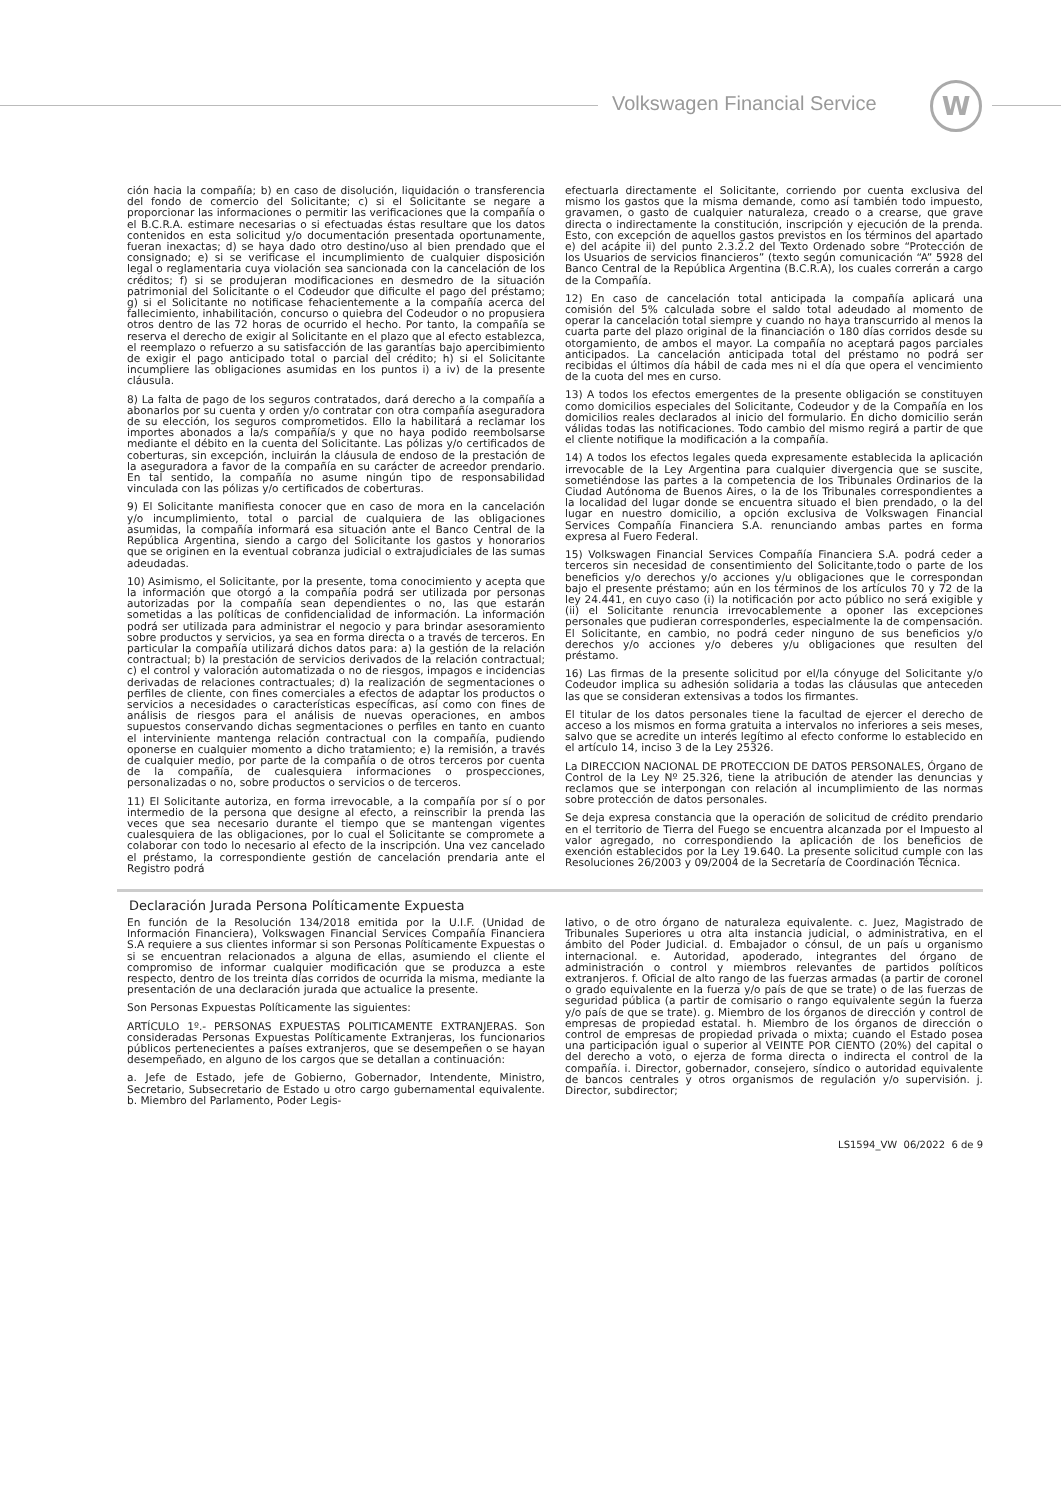Volkswagen Financial Service W
ción hacia la compañía; b) en caso de disolución, liquidación o transferencia del fondo de comercio del Solicitante; c) si el Solicitante se negare a proporcionar las informaciones o permitir las verificaciones que la compañía o el B.C.R.A. estimare necesarias o si efectuadas éstas resultare que los datos contenidos en esta solicitud y/o documentación presentada oportunamente, fueran inexactas; d) se haya dado otro destino/uso al bien prendado que el consignado; e) si se verificase el incumplimiento de cualquier disposición legal o reglamentaria cuya violación sea sancionada con la cancelación de los créditos; f) si se produjeran modificaciones en desmedro de la situación patrimonial del Solicitante o el Codeudor que dificulte el pago del préstamo; g) si el Solicitante no notificase fehacientemente a la compañía acerca del fallecimiento, inhabilitación, concurso o quiebra del Codeudor o no propusiera otros dentro de las 72 horas de ocurrido el hecho. Por tanto, la compañía se reserva el derecho de exigir al Solicitante en el plazo que al efecto establezca, el reemplazo o refuerzo a su satisfacción de las garantías bajo apercibimiento de exigir el pago anticipado total o parcial del crédito; h) si el Solicitante incumpliere las obligaciones asumidas en los puntos i) a iv) de la presente cláusula.
8) La falta de pago de los seguros contratados, dará derecho a la compañía a abonarlos por su cuenta y orden y/o contratar con otra compañía aseguradora de su elección, los seguros comprometidos. Ello la habilitará a reclamar los importes abonados a la/s compañía/s y que no haya podido reembolsarse mediante el débito en la cuenta del Solicitante. Las pólizas y/o certificados de coberturas, sin excepción, incluirán la cláusula de endoso de la prestación de la aseguradora a favor de la compañía en su carácter de acreedor prendario. En tal sentido, la compañía no asume ningún tipo de responsabilidad vinculada con las pólizas y/o certificados de coberturas.
9) El Solicitante manifiesta conocer que en caso de mora en la cancelación y/o incumplimiento, total o parcial de cualquiera de las obligaciones asumidas, la compañía informará esa situación ante el Banco Central de la República Argentina, siendo a cargo del Solicitante los gastos y honorarios que se originen en la eventual cobranza judicial o extrajudiciales de las sumas adeudadas.
10) Asimismo, el Solicitante, por la presente, toma conocimiento y acepta que la información que otorgó a la compañía podrá ser utilizada por personas autorizadas por la compañía sean dependientes o no, las que estarán sometidas a las políticas de confidencialidad de información. La información podrá ser utilizada para administrar el negocio y para brindar asesoramiento sobre productos y servicios, ya sea en forma directa o a través de terceros. En particular la compañía utilizará dichos datos para: a) la gestión de la relación contractual; b) la prestación de servicios derivados de la relación contractual; c) el control y valoración automatizada o no de riesgos, impagos e incidencias derivadas de relaciones contractuales; d) la realización de segmentaciones o perfiles de cliente, con fines comerciales a efectos de adaptar los productos o servicios a necesidades o características específicas, así como con fines de análisis de riesgos para el análisis de nuevas operaciones, en ambos supuestos conservando dichas segmentaciones o perfiles en tanto en cuanto el interviniente mantenga relación contractual con la compañía, pudiendo oponerse en cualquier momento a dicho tratamiento; e) la remisión, a través de cualquier medio, por parte de la compañía o de otros terceros por cuenta de la compañía, de cualesquiera informaciones o prospecciones, personalizadas o no, sobre productos o servicios o de terceros.
11) El Solicitante autoriza, en forma irrevocable, a la compañía por sí o por intermedio de la persona que designe al efecto, a reinscribir la prenda las veces que sea necesario durante el tiempo que se mantengan vigentes cualesquiera de las obligaciones, por lo cual el Solicitante se compromete a colaborar con todo lo necesario al efecto de la inscripción. Una vez cancelado el préstamo, la correspondiente gestión de cancelación prendaria ante el Registro podrá
efectuarla directamente el Solicitante, corriendo por cuenta exclusiva del mismo los gastos que la misma demande, como así también todo impuesto, gravamen, o gasto de cualquier naturaleza, creado o a crearse, que grave directa o indirectamente la constitución, inscripción y ejecución de la prenda. Esto, con excepción de aquellos gastos previstos en los términos del apartado e) del acápite ii) del punto 2.3.2.2 del Texto Ordenado sobre “Protección de los Usuarios de servicios financieros” (texto según comunicación “A” 5928 del Banco Central de la República Argentina (B.C.R.A), los cuales correrán a cargo de la Compañía.
12) En caso de cancelación total anticipada la compañía aplicará una comisión del 5% calculada sobre el saldo total adeudado al momento de operar la cancelación total siempre y cuando no haya transcurrido al menos la cuarta parte del plazo original de la financiación o 180 días corridos desde su otorgamiento, de ambos el mayor. La compañía no aceptará pagos parciales anticipados. La cancelación anticipada total del préstamo no podrá ser recibidas el últimos día hábil de cada mes ni el día que opera el vencimiento de la cuota del mes en curso.
13) A todos los efectos emergentes de la presente obligación se constituyen como domicilios especiales del Solicitante, Codeudor y de la Compañía en los domicilios reales declarados al inicio del formulario. En dicho domicilio serán válidas todas las notificaciones. Todo cambio del mismo regirá a partir de que el cliente notifique la modificación a la compañía.
14) A todos los efectos legales queda expresamente establecida la aplicación irrevocable de la Ley Argentina para cualquier divergencia que se suscite, sometiéndose las partes a la competencia de los Tribunales Ordinarios de la Ciudad Autónoma de Buenos Aires, o la de los Tribunales correspondientes a la localidad del lugar donde se encuentra situado el bien prendado, o la del lugar en nuestro domicilio, a opción exclusiva de Volkswagen Financial Services Compañía Financiera S.A. renunciando ambas partes en forma expresa al Fuero Federal.
15) Volkswagen Financial Services Compañía Financiera S.A. podrá ceder a terceros sin necesidad de consentimiento del Solicitante,todo o parte de los beneficios y/o derechos y/o acciones y/u obligaciones que le correspondan bajo el presente préstamo; aún en los términos de los artículos 70 y 72 de la ley 24.441, en cuyo caso (i) la notificación por acto público no será exigible y (ii) el Solicitante renuncia irrevocablemente a oponer las excepciones personales que pudieran corresponderles, especialmente la de compensación. El Solicitante, en cambio, no podrá ceder ninguno de sus beneficios y/o derechos y/o acciones y/o deberes y/u obligaciones que resulten del préstamo.
16) Las firmas de la presente solicitud por el/la cónyuge del Solicitante y/o Codeudor implica su adhesión solidaria a todas las cláusulas que anteceden las que se consideran extensivas a todos los firmantes.
El titular de los datos personales tiene la facultad de ejercer el derecho de acceso a los mismos en forma gratuita a intervalos no inferiores a seis meses, salvo que se acredite un interés legítimo al efecto conforme lo establecido en el artículo 14, inciso 3 de la Ley 25326.
La DIRECCION NACIONAL DE PROTECCION DE DATOS PERSONALES, Órgano de Control de la Ley Nº 25.326, tiene la atribución de atender las denuncias y reclamos que se interpongan con relación al incumplimiento de las normas sobre protección de datos personales.
Se deja expresa constancia que la operación de solicitud de crédito prendario en el territorio de Tierra del Fuego se encuentra alcanzada por el Impuesto al valor agregado, no correspondiendo la aplicación de los beneficios de exención establecidos por la Ley 19.640. La presente solicitud cumple con las Resoluciones 26/2003 y 09/2004 de la Secretaría de Coordinación Técnica.
Declaración Jurada Persona Políticamente Expuesta
En función de la Resolución 134/2018 emitida por la U.I.F. (Unidad de Información Financiera), Volkswagen Financial Services Compañía Financiera S.A requiere a sus clientes informar si son Personas Políticamente Expuestas o si se encuentran relacionados a alguna de ellas, asumiendo el cliente el compromiso de informar cualquier modificación que se produzca a este respecto, dentro de los treinta días corridos de ocurrida la misma, mediante la presentación de una declaración jurada que actualice la presente.
Son Personas Expuestas Políticamente las siguientes:
ARTÍCULO 1º.- PERSONAS EXPUESTAS POLITICAMENTE EXTRANJERAS. Son consideradas Personas Expuestas Políticamente Extranjeras, los funcionarios públicos pertenecientes a países extranjeros, que se desempeñen o se hayan desempeñado, en alguno de los cargos que se detallan a continuación:
a. Jefe de Estado, jefe de Gobierno, Gobernador, Intendente, Ministro, Secretario, Subsecretario de Estado u otro cargo gubernamental equivalente. b. Miembro del Parlamento, Poder Legis-
lativo, o de otro órgano de naturaleza equivalente. c. Juez, Magistrado de Tribunales Superiores u otra alta instancia judicial, o administrativa, en el ámbito del Poder Judicial. d. Embajador o cónsul, de un país u organismo internacional. e. Autoridad, apoderado, integrantes del órgano de administración o control y miembros relevantes de partidos políticos extranjeros. f. Oficial de alto rango de las fuerzas armadas (a partir de coronel o grado equivalente en la fuerza y/o país de que se trate) o de las fuerzas de seguridad pública (a partir de comisario o rango equivalente según la fuerza y/o país de que se trate). g. Miembro de los órganos de dirección y control de empresas de propiedad estatal. h. Miembro de los órganos de dirección o control de empresas de propiedad privada o mixta; cuando el Estado posea una participación igual o superior al VEINTE POR CIENTO (20%) del capital o del derecho a voto, o ejerza de forma directa o indirecta el control de la compañía. i. Director, gobernador, consejero, síndico o autoridad equivalente de bancos centrales y otros organismos de regulación y/o supervisión. j. Director, subdirector;
LS1594_VW 06/2022 6 de 9